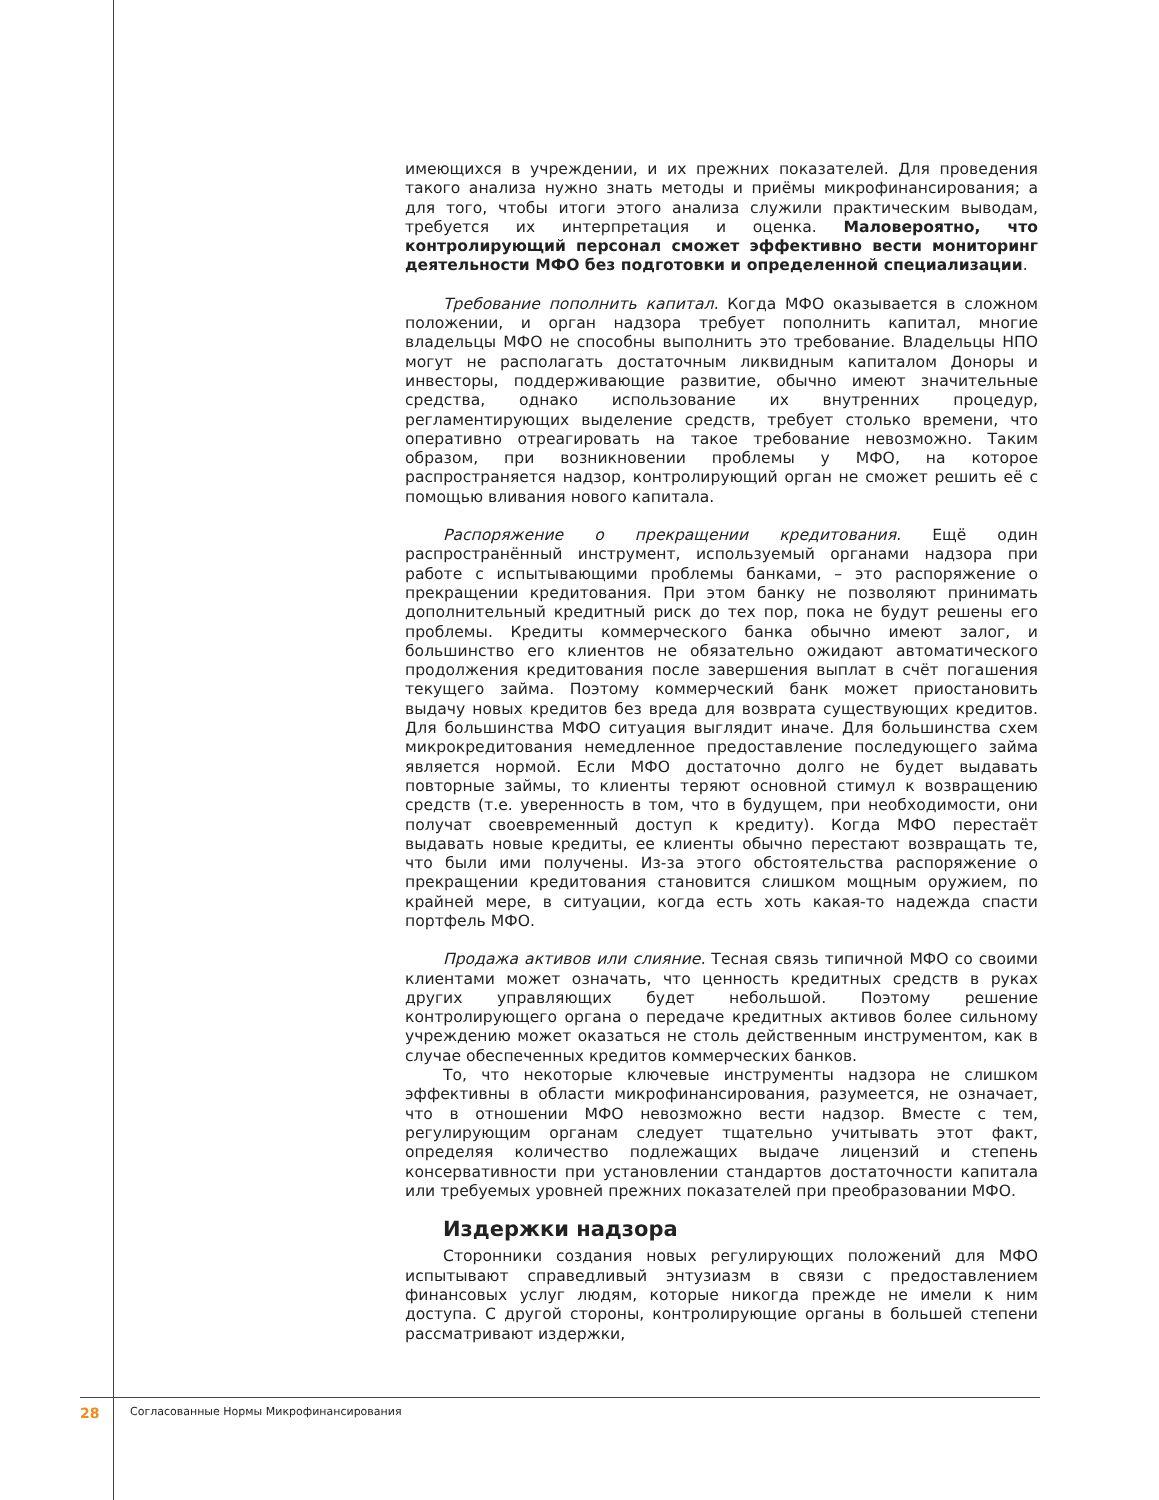имеющихся в учреждении, и их прежних показателей. Для проведения такого анализа нужно знать методы и приёмы микрофинансирования; а для того, чтобы итоги этого анализа служили практическим выводам, требуется их интерпретация и оценка. Маловероятно, что контролирующий персонал сможет эффективно вести мониторинг деятельности МФО без подготовки и определенной специализации.
Требование пополнить капитал. Когда МФО оказывается в сложном положении, и орган надзора требует пополнить капитал, многие владельцы МФО не способны выполнить это требование. Владельцы НПО могут не располагать достаточным ликвидным капиталом Доноры и инвесторы, поддерживающие развитие, обычно имеют значительные средства, однако использование их внутренних процедур, регламентирующих выделение средств, требует столько времени, что оперативно отреагировать на такое требование невозможно. Таким образом, при возникновении проблемы у МФО, на которое распространяется надзор, контролирующий орган не сможет решить её с помощью вливания нового капитала.
Распоряжение о прекращении кредитования. Ещё один распространённый инструмент, используемый органами надзора при работе с испытывающими проблемы банками, – это распоряжение о прекращении кредитования. При этом банку не позволяют принимать дополнительный кредитный риск до тех пор, пока не будут решены его проблемы. Кредиты коммерческого банка обычно имеют залог, и большинство его клиентов не обязательно ожидают автоматического продолжения кредитования после завершения выплат в счёт погашения текущего займа. Поэтому коммерческий банк может приостановить выдачу новых кредитов без вреда для возврата существующих кредитов. Для большинства МФО ситуация выглядит иначе. Для большинства схем микрокредитования немедленное предоставление последующего займа является нормой. Если МФО достаточно долго не будет выдавать повторные займы, то клиенты теряют основной стимул к возвращению средств (т.е. уверенность в том, что в будущем, при необходимости, они получат своевременный доступ к кредиту). Когда МФО перестаёт выдавать новые кредиты, ее клиенты обычно перестают возвращать те, что были ими получены. Из-за этого обстоятельства распоряжение о прекращении кредитования становится слишком мощным оружием, по крайней мере, в ситуации, когда есть хоть какая-то надежда спасти портфель МФО.
Продажа активов или слияние. Тесная связь типичной МФО со своими клиентами может означать, что ценность кредитных средств в руках других управляющих будет небольшой. Поэтому решение контролирующего органа о передаче кредитных активов более сильному учреждению может оказаться не столь действенным инструментом, как в случае обеспеченных кредитов коммерческих банков.
То, что некоторые ключевые инструменты надзора не слишком эффективны в области микрофинансирования, разумеется, не означает, что в отношении МФО невозможно вести надзор. Вместе с тем, регулирующим органам следует тщательно учитывать этот факт, определяя количество подлежащих выдаче лицензий и степень консервативности при установлении стандартов достаточности капитала или требуемых уровней прежних показателей при преобразовании МФО.
Издержки надзора
Сторонники создания новых регулирующих положений для МФО испытывают справедливый энтузиазм в связи с предоставлением финансовых услуг людям, которые никогда прежде не имели к ним доступа. С другой стороны, контролирующие органы в большей степени рассматривают издержки,
28 Согласованные Нормы Микрофинансирования